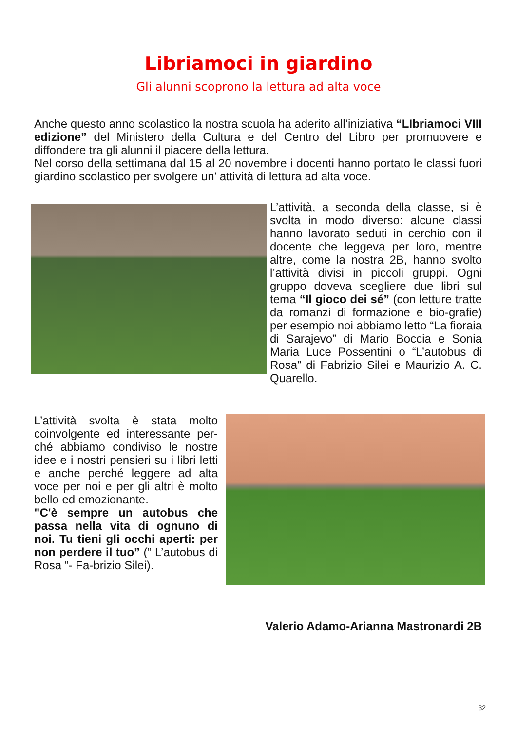Libriamoci in giardino
Gli alunni scoprono la lettura ad alta voce
Anche questo anno scolastico la nostra scuola ha aderito all’iniziativa “LIbriamoci VIII edizione” del Ministero della Cultura e del Centro del Libro per promuovere e diffondere tra gli alunni il piacere della lettura.
Nel corso della settimana dal 15 al 20 novembre i docenti hanno portato le classi fuori giardino scolastico per svolgere un’ attività di lettura ad alta voce.
L’attività, a seconda della classe, si è svolta in modo diverso: alcune classi hanno lavorato seduti in cerchio con il docente che leggeva per loro, mentre altre, come la nostra 2B, hanno svolto l’attività divisi in piccoli gruppi. Ogni gruppo doveva scegliere due libri sul tema “Il gioco dei sé” (con letture tratte da romanzi di formazione e bio-grafie) per esempio noi abbiamo letto “La fioraia di Sarajevo” di Mario Boccia e Sonia Maria Luce Possentini o “L’autobus di Rosa” di Fabrizio Silei e Maurizio A. C. Quarello.
L’attività svolta è stata molto coinvolgente ed interessante per-ché abbiamo condiviso le nostre idee e i nostri pensieri su i libri letti e anche perché leggere ad alta voce per noi e per gli altri è molto bello ed emozionante.
"C'è sempre un autobus che passa nella vita di ognuno di noi. Tu tieni gli occhi aperti: per non perdere il tuo” (“ L’autobus di Rosa “- Fa-brizio Silei).
Valerio Adamo-Arianna Mastronardi 2B
32